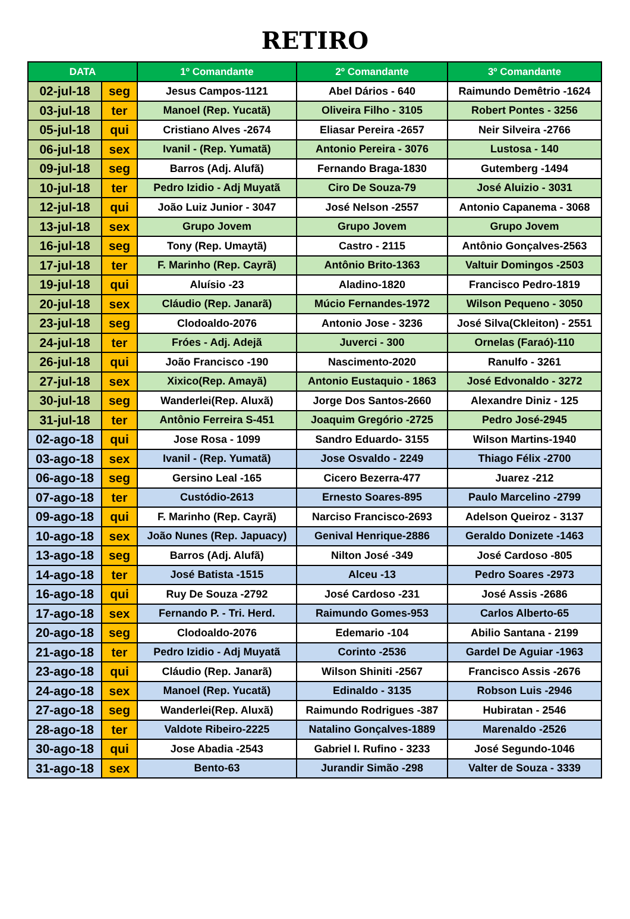RETIRO
| DATA | | 1º Comandante | 2º Comandante | 3º Comandante |
| --- | --- | --- | --- | --- |
| 02-jul-18 | seg | Jesus Campos-1121 | Abel Dários - 640 | Raimundo Demêtrio -1624 |
| 03-jul-18 | ter | Manoel (Rep. Yucatã) | Oliveira Filho - 3105 | Robert Pontes - 3256 |
| 05-jul-18 | qui | Cristiano Alves -2674 | Eliasar Pereira -2657 | Neir Silveira -2766 |
| 06-jul-18 | sex | Ivanil - (Rep. Yumatã) | Antonio Pereira - 3076 | Lustosa - 140 |
| 09-jul-18 | seg | Barros (Adj. Alufã) | Fernando Braga-1830 | Gutemberg -1494 |
| 10-jul-18 | ter | Pedro Izidio - Adj Muyatã | Ciro De Souza-79 | José Aluizio - 3031 |
| 12-jul-18 | qui | João Luiz Junior - 3047 | José Nelson -2557 | Antonio Capanema - 3068 |
| 13-jul-18 | sex | Grupo Jovem | Grupo Jovem | Grupo Jovem |
| 16-jul-18 | seg | Tony (Rep. Umaytã) | Castro - 2115 | Antônio Gonçalves-2563 |
| 17-jul-18 | ter | F. Marinho (Rep. Cayrã) | Antônio Brito-1363 | Valtuir Domingos -2503 |
| 19-jul-18 | qui | Aluísio -23 | Aladino-1820 | Francisco Pedro-1819 |
| 20-jul-18 | sex | Cláudio (Rep. Janarã) | Múcio Fernandes-1972 | Wilson Pequeno - 3050 |
| 23-jul-18 | seg | Clodoaldo-2076 | Antonio Jose - 3236 | José Silva(Ckleiton) - 2551 |
| 24-jul-18 | ter | Fróes - Adj. Adejã | Juverci - 300 | Ornelas (Faraó)-110 |
| 26-jul-18 | qui | João Francisco -190 | Nascimento-2020 | Ranulfo - 3261 |
| 27-jul-18 | sex | Xixico(Rep. Amayã) | Antonio Eustaquio - 1863 | José Edvonaldo - 3272 |
| 30-jul-18 | seg | Wanderlei(Rep. Aluxã) | Jorge Dos Santos-2660 | Alexandre Diniz - 125 |
| 31-jul-18 | ter | Antônio Ferreira S-451 | Joaquim Gregório -2725 | Pedro José-2945 |
| 02-ago-18 | qui | Jose Rosa - 1099 | Sandro Eduardo- 3155 | Wilson Martins-1940 |
| 03-ago-18 | sex | Ivanil - (Rep. Yumatã) | Jose Osvaldo - 2249 | Thiago Félix -2700 |
| 06-ago-18 | seg | Gersino Leal -165 | Cicero Bezerra-477 | Juarez -212 |
| 07-ago-18 | ter | Custódio-2613 | Ernesto Soares-895 | Paulo Marcelino -2799 |
| 09-ago-18 | qui | F. Marinho (Rep. Cayrã) | Narciso Francisco-2693 | Adelson Queiroz - 3137 |
| 10-ago-18 | sex | João Nunes (Rep. Japuacy) | Genival Henrique-2886 | Geraldo Donizete -1463 |
| 13-ago-18 | seg | Barros (Adj. Alufã) | Nilton José -349 | José Cardoso -805 |
| 14-ago-18 | ter | José Batista -1515 | Alceu -13 | Pedro Soares -2973 |
| 16-ago-18 | qui | Ruy De Souza -2792 | José Cardoso -231 | José Assis -2686 |
| 17-ago-18 | sex | Fernando P. - Tri. Herd. | Raimundo Gomes-953 | Carlos Alberto-65 |
| 20-ago-18 | seg | Clodoaldo-2076 | Edemario -104 | Abilio Santana - 2199 |
| 21-ago-18 | ter | Pedro Izidio - Adj Muyatã | Corinto -2536 | Gardel De Aguiar -1963 |
| 23-ago-18 | qui | Cláudio (Rep. Janarã) | Wilson Shiniti -2567 | Francisco Assis -2676 |
| 24-ago-18 | sex | Manoel (Rep. Yucatã) | Edinaldo - 3135 | Robson Luis -2946 |
| 27-ago-18 | seg | Wanderlei(Rep. Aluxã) | Raimundo Rodrigues -387 | Hubiratan - 2546 |
| 28-ago-18 | ter | Valdote Ribeiro-2225 | Natalino Gonçalves-1889 | Marenaldo -2526 |
| 30-ago-18 | qui | Jose Abadia -2543 | Gabriel I. Rufino - 3233 | José Segundo-1046 |
| 31-ago-18 | sex | Bento-63 | Jurandir Simão -298 | Valter de Souza - 3339 |